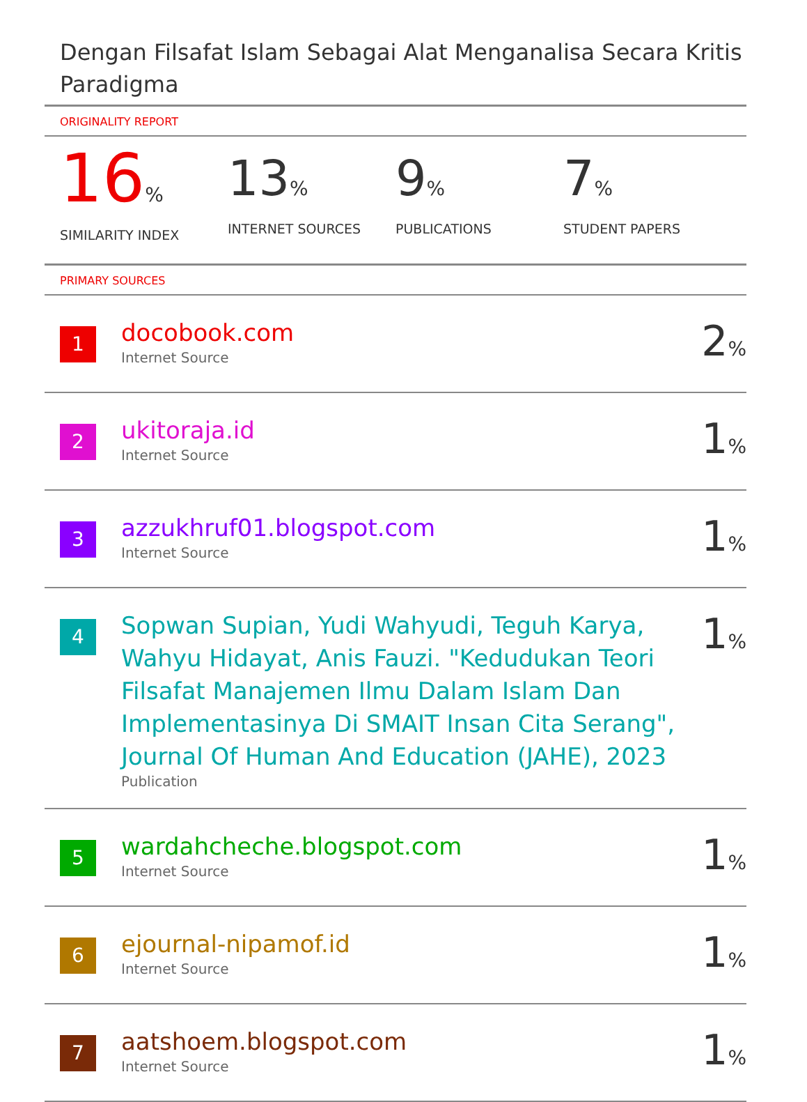Dengan Filsafat Islam Sebagai Alat Menganalisa Secara Kritis Paradigma
ORIGINALITY REPORT
16%
SIMILARITY INDEX
13%
INTERNET SOURCES
9%
PUBLICATIONS
7%
STUDENT PAPERS
PRIMARY SOURCES
| 1 | docobook.com Internet Source | 2 % |
| 2 | ukitoraja.id Internet Source | 1 % |
| 3 | azzukhruf01.blogspot.com Internet Source | 1 % |
| 4 | Sopwan Supian, Yudi Wahyudi, Teguh Karya, Wahyu Hidayat, Anis Fauzi. "Kedudukan Teori Filsafat Manajemen Ilmu Dalam Islam Dan Implementasinya Di SMAIT Insan Cita Serang", Journal Of Human And Education (JAHE), 2023 Publication | 1 % |
| 5 | wardahcheche.blogspot.com Internet Source | 1 % |
| 6 | ejournal-nipamof.id Internet Source | 1 % |
| 7 | aatshoem.blogspot.com Internet Source | 1 % |